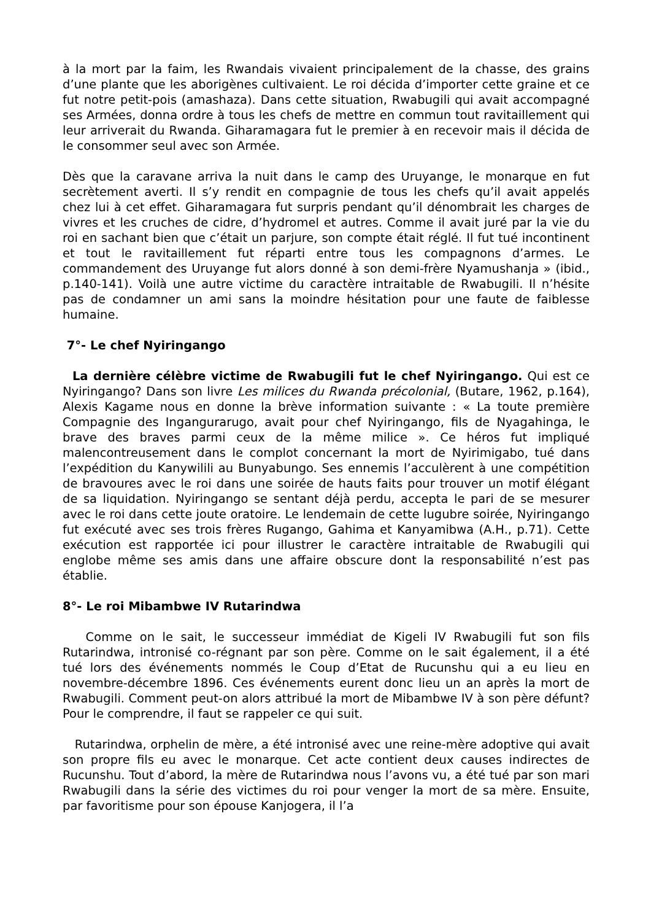à la mort par la faim, les Rwandais vivaient principalement de la chasse, des grains d’une plante que les aborigènes cultivaient. Le roi décida d’importer cette graine et ce fut notre petit-pois (amashaza). Dans cette situation, Rwabugili qui avait accompagné ses Armées, donna ordre à tous les chefs de mettre en commun tout ravitaillement qui leur arriverait du Rwanda. Giharamagara fut le premier à en recevoir mais il décida de le consommer seul avec son Armée.
Dès que la caravane arriva la nuit dans le camp des Uruyange, le monarque en fut secrètement averti. Il s’y rendit en compagnie de tous les chefs qu’il avait appelés chez lui à cet effet. Giharamagara fut surpris pendant qu’il dénombrait les charges de vivres et les cruches de cidre, d’hydromel et autres. Comme il avait juré par la vie du roi en sachant bien que c’était un parjure, son compte était réglé. Il fut tué incontinent et tout le ravitaillement fut réparti entre tous les compagnons d’armes. Le commandement des Uruyange fut alors donné à son demi-frère Nyamushanja » (ibid., p.140-141). Voilà une autre victime du caractère intraitable de Rwabugili. Il n’hésite pas de condamner un ami sans la moindre hésitation pour une faute de faiblesse humaine.
7°- Le chef Nyiringango
La dernière célèbre victime de Rwabugili fut le chef Nyiringango. Qui est ce Nyiringango? Dans son livre Les milices du Rwanda précolonial, (Butare, 1962, p.164), Alexis Kagame nous en donne la brève information suivante : « La toute première Compagnie des Ingangurarugo, avait pour chef Nyiringango, fils de Nyagahinga, le brave des braves parmi ceux de la même milice ». Ce héros fut impliqué malencontreusement dans le complot concernant la mort de Nyirimigabo, tué dans l’expédition du Kanywilili au Bunyabungo. Ses ennemis l’acculèrent à une compétition de bravoures avec le roi dans une soirée de hauts faits pour trouver un motif élégant de sa liquidation. Nyiringango se sentant déjà perdu, accepta le pari de se mesurer avec le roi dans cette joute oratoire. Le lendemain de cette lugubre soirée, Nyiringango fut exécuté avec ses trois frères Rugango, Gahima et Kanyamibwa (A.H., p.71). Cette exécution est rapportée ici pour illustrer le caractère intraitable de Rwabugili qui englobe même ses amis dans une affaire obscure dont la responsabilité n’est pas établie.
8°- Le roi Mibambwe IV Rutarindwa
Comme on le sait, le successeur immédiat de Kigeli IV Rwabugili fut son fils Rutarindwa, intronisé co-régnant par son père. Comme on le sait également, il a été tué lors des événements nommés le Coup d’Etat de Rucunshu qui a eu lieu en novembre-décembre 1896. Ces événements eurent donc lieu un an après la mort de Rwabugili. Comment peut-on alors attribué la mort de Mibambwe IV à son père défunt? Pour le comprendre, il faut se rappeler ce qui suit.
Rutarindwa, orphelin de mère, a été intronisé avec une reine-mère adoptive qui avait son propre fils eu avec le monarque. Cet acte contient deux causes indirectes de Rucunshu. Tout d’abord, la mère de Rutarindwa nous l’avons vu, a été tué par son mari Rwabugili dans la série des victimes du roi pour venger la mort de sa mère. Ensuite, par favoritisme pour son épouse Kanjogera, il l’a